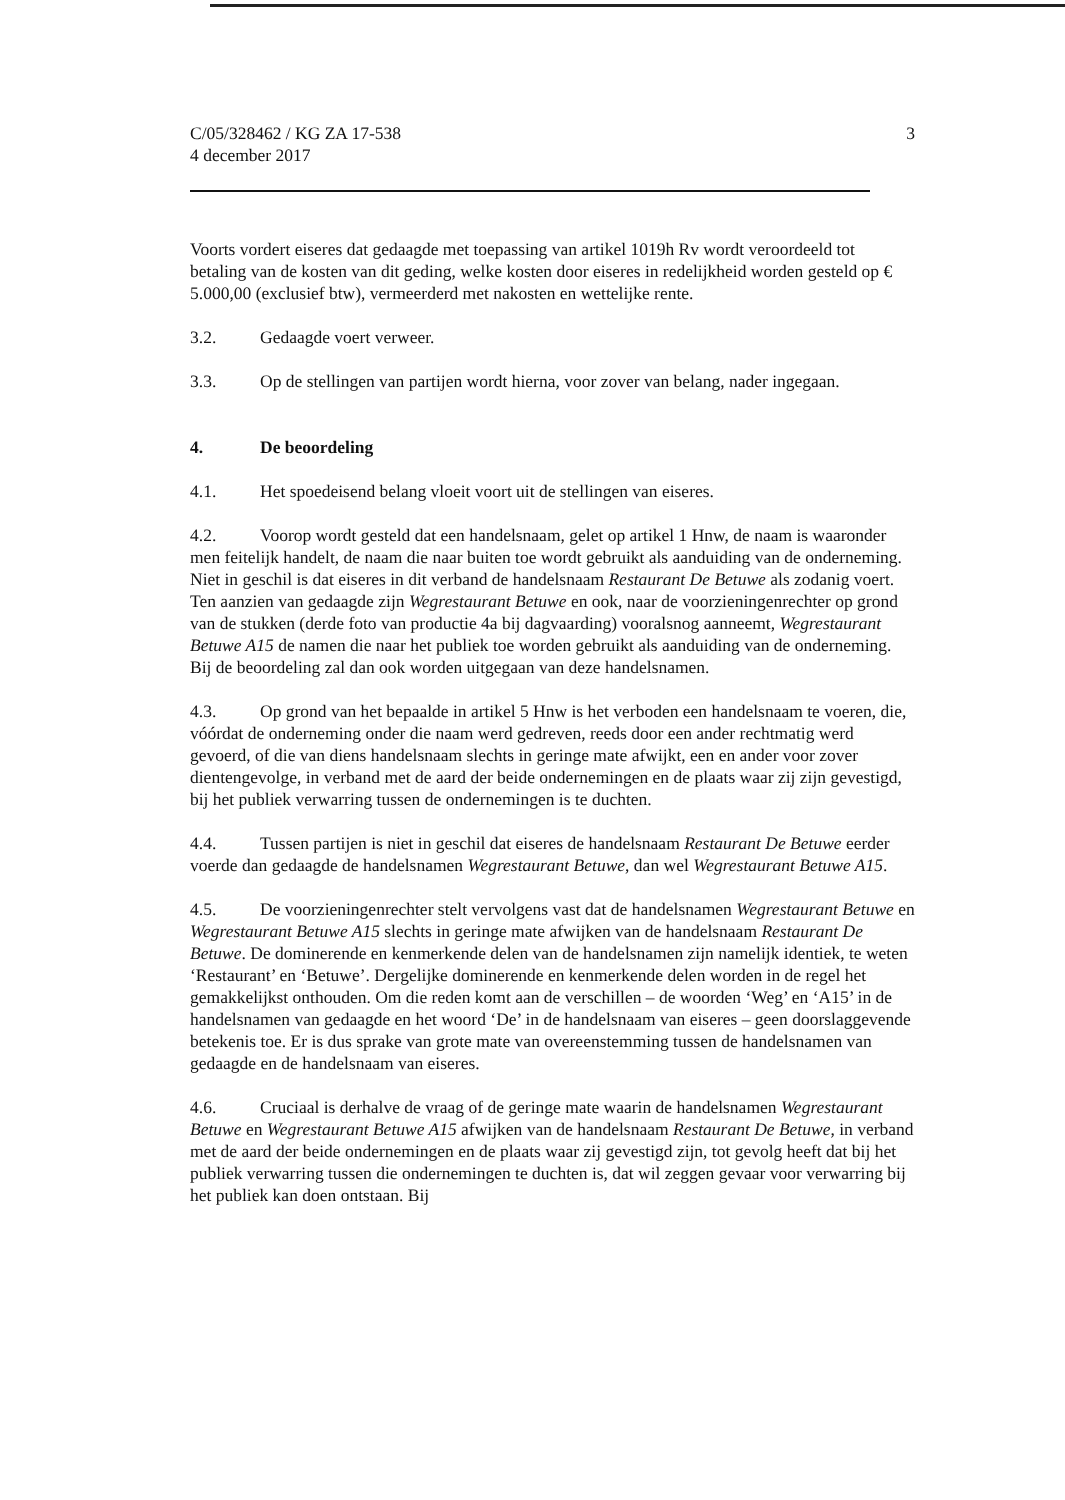C/05/328462 / KG ZA 17-538
4 december 2017
3
Voorts vordert eiseres dat gedaagde met toepassing van artikel 1019h Rv wordt veroordeeld tot betaling van de kosten van dit geding, welke kosten door eiseres in redelijkheid worden gesteld op € 5.000,00 (exclusief btw), vermeerderd met nakosten en wettelijke rente.
3.2. Gedaagde voert verweer.
3.3. Op de stellingen van partijen wordt hierna, voor zover van belang, nader ingegaan.
4. De beoordeling
4.1. Het spoedeisend belang vloeit voort uit de stellingen van eiseres.
4.2. Voorop wordt gesteld dat een handelsnaam, gelet op artikel 1 Hnw, de naam is waaronder men feitelijk handelt, de naam die naar buiten toe wordt gebruikt als aanduiding van de onderneming. Niet in geschil is dat eiseres in dit verband de handelsnaam Restaurant De Betuwe als zodanig voert. Ten aanzien van gedaagde zijn Wegrestaurant Betuwe en ook, naar de voorzieningenrechter op grond van de stukken (derde foto van productie 4a bij dagvaarding) vooralsnog aanneemt, Wegrestaurant Betuwe A15 de namen die naar het publiek toe worden gebruikt als aanduiding van de onderneming. Bij de beoordeling zal dan ook worden uitgegaan van deze handelsnamen.
4.3. Op grond van het bepaalde in artikel 5 Hnw is het verboden een handelsnaam te voeren, die, vóórdat de onderneming onder die naam werd gedreven, reeds door een ander rechtmatig werd gevoerd, of die van diens handelsnaam slechts in geringe mate afwijkt, een en ander voor zover dientengevolge, in verband met de aard der beide ondernemingen en de plaats waar zij zijn gevestigd, bij het publiek verwarring tussen de ondernemingen is te duchten.
4.4. Tussen partijen is niet in geschil dat eiseres de handelsnaam Restaurant De Betuwe eerder voerde dan gedaagde de handelsnamen Wegrestaurant Betuwe, dan wel Wegrestaurant Betuwe A15.
4.5. De voorzieningenrechter stelt vervolgens vast dat de handelsnamen Wegrestaurant Betuwe en Wegrestaurant Betuwe A15 slechts in geringe mate afwijken van de handelsnaam Restaurant De Betuwe. De dominerende en kenmerkende delen van de handelsnamen zijn namelijk identiek, te weten ‘Restaurant’ en ‘Betuwe’. Dergelijke dominerende en kenmerkende delen worden in de regel het gemakkelijkst onthouden. Om die reden komt aan de verschillen – de woorden ‘Weg’ en ‘A15’ in de handelsnamen van gedaagde en het woord ‘De’ in de handelsnaam van eiseres – geen doorslaggevende betekenis toe. Er is dus sprake van grote mate van overeenstemming tussen de handelsnamen van gedaagde en de handelsnaam van eiseres.
4.6. Cruciaal is derhalve de vraag of de geringe mate waarin de handelsnamen Wegrestaurant Betuwe en Wegrestaurant Betuwe A15 afwijken van de handelsnaam Restaurant De Betuwe, in verband met de aard der beide ondernemingen en de plaats waar zij gevestigd zijn, tot gevolg heeft dat bij het publiek verwarring tussen die ondernemingen te duchten is, dat wil zeggen gevaar voor verwarring bij het publiek kan doen ontstaan. Bij